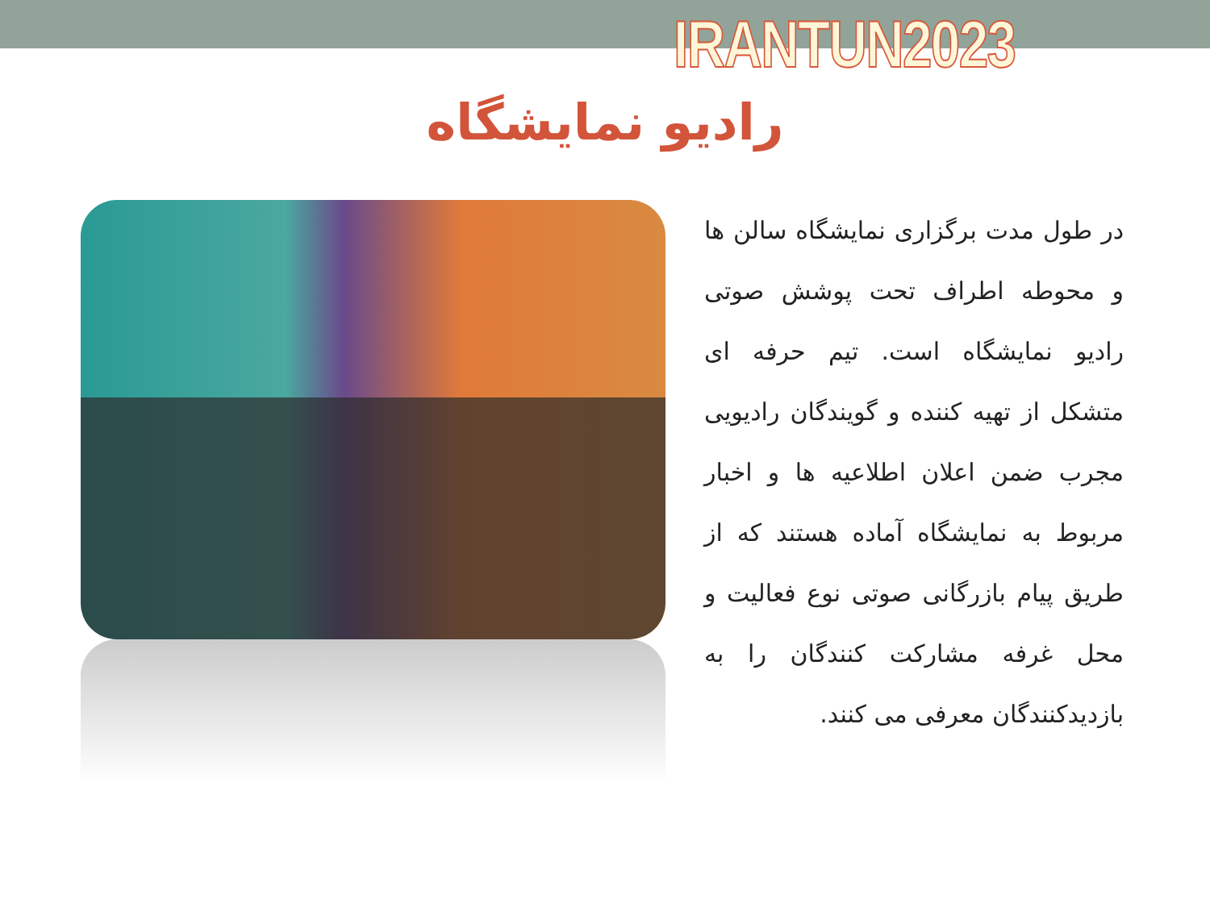IRANTUN2023
رادیو نمایشگاه
در طول مدت برگزاری نمایشگاه سالن ها و محوطه اطراف تحت پوشش صوتی رادیو نمایشگاه است. تیم حرفه ای متشکل از تهیه کننده و گویندگان رادیویی مجرب ضمن اعلان اطلاعیه ها و اخبار مربوط به نمایشگاه آماده هستند که از طریق پیام بازرگانی صوتی نوع فعالیت و محل غرفه مشارکت کنندگان را به بازدیدکنندگان معرفی می کنند.